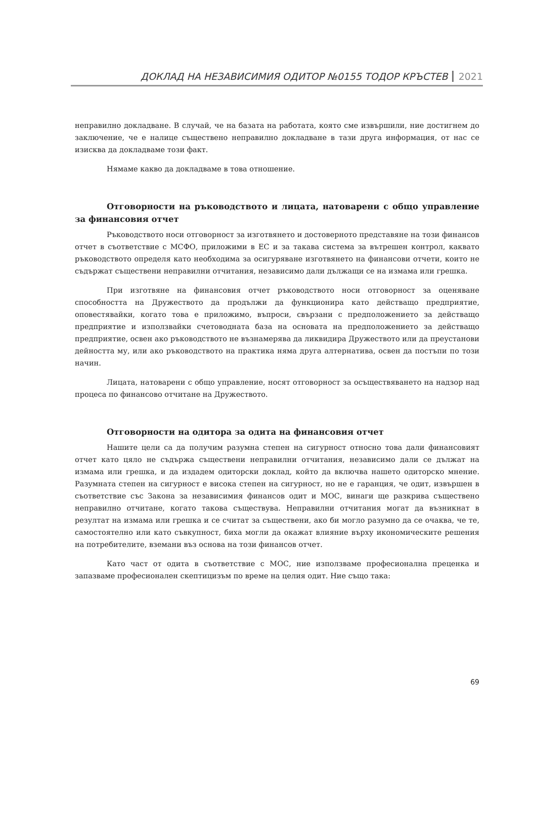ДОКЛАД НА НЕЗАВИСИМИЯ ОДИТОР №0155 ТОДОР КРЪСТЕВ 2021
неправилно докладване. В случай, че на базата на работата, която сме извършили, ние достигнем до заключение, че е налице съществено неправилно докладване в тази друга информация, от нас се изисква да докладваме този факт.
Нямаме какво да докладваме в това отношение.
Отговорности на ръководството и лицата, натоварени с общо управление за финансовия отчет
Ръководството носи отговорност за изготвянето и достоверното представяне на този финансов отчет в съответствие с МСФО, приложими в ЕС и за такава система за вътрешен контрол, каквато ръководството определя като необходима за осигуряване изготвянето на финансови отчети, които не съдържат съществени неправилни отчитания, независимо дали дължащи се на измама или грешка.
При изготвяне на финансовия отчет ръководството носи отговорност за оценяване способността на Дружеството да продължи да функционира като действащо предприятие, оповестявайки, когато това е приложимо, въпроси, свързани с предположението за действащо предприятие и използвайки счетоводната база на основата на предположението за действащо предприятие, освен ако ръководството не възнамерява да ликвидира Дружеството или да преустанови дейността му, или ако ръководството на практика няма друга алтернатива, освен да постъпи по този начин.
Лицата, натоварени с общо управление, носят отговорност за осъществяването на надзор над процеса по финансово отчитане на Дружеството.
Отговорности на одитора за одита на финансовия отчет
Нашите цели са да получим разумна степен на сигурност относно това дали финансовият отчет като цяло не съдържа съществени неправилни отчитания, независимо дали се дължат на измама или грешка, и да издадем одиторски доклад, който да включва нашето одиторско мнение. Разумната степен на сигурност е висока степен на сигурност, но не е гаранция, че одит, извършен в съответствие със Закона за независимия финансов одит и МОС, винаги ще разкрива съществено неправилно отчитане, когато такова съществува. Неправилни отчитания могат да възникнат в резултат на измама или грешка и се считат за съществени, ако би могло разумно да се очаква, че те, самостоятелно или като съвкупност, биха могли да окажат влияние върху икономическите решения на потребителите, вземани въз основа на този финансов отчет.
Като част от одита в съответствие с МОС, ние използваме професионална преценка и запазваме професионален скептицизъм по време на целия одит. Ние също така:
69